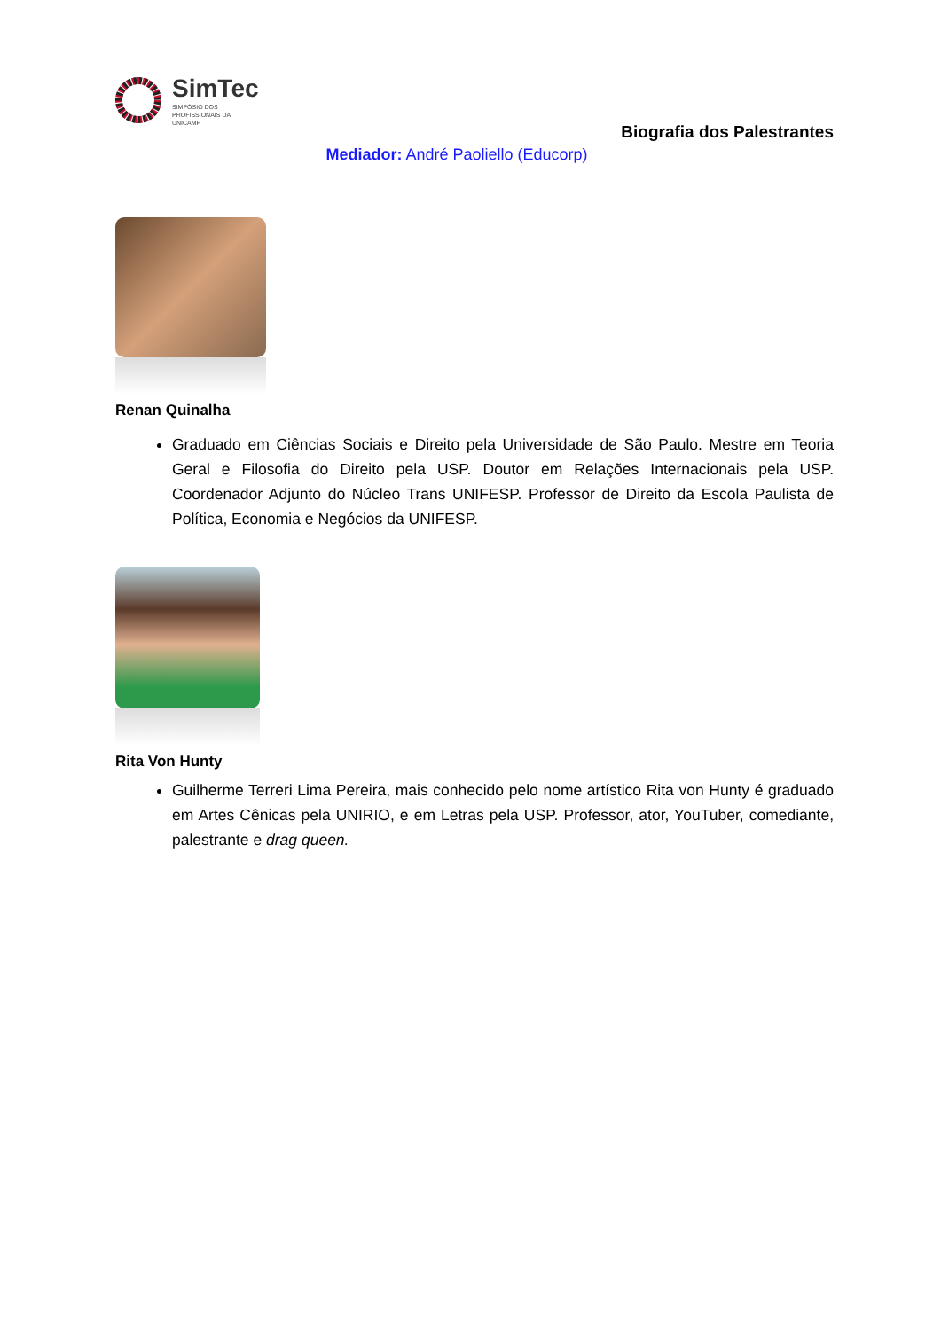SimTec
SIMPÓSIO DOS
PROFISSIONAIS DA
UNICAMP
Biografia dos Palestrantes
Mediador: André Paoliello (Educorp)
Renan Quinalha
Graduado em Ciências Sociais e Direito pela Universidade de São Paulo. Mestre em Teoria Geral e Filosofia do Direito pela USP. Doutor em Relações Internacionais pela USP. Coordenador Adjunto do Núcleo Trans UNIFESP. Professor de Direito da Escola Paulista de Política, Economia e Negócios da UNIFESP.
Rita Von Hunty
Guilherme Terreri Lima Pereira, mais conhecido pelo nome artístico Rita von Hunty é graduado em Artes Cênicas pela UNIRIO, e em Letras pela USP. Professor, ator, YouTuber, comediante, palestrante e drag queen.